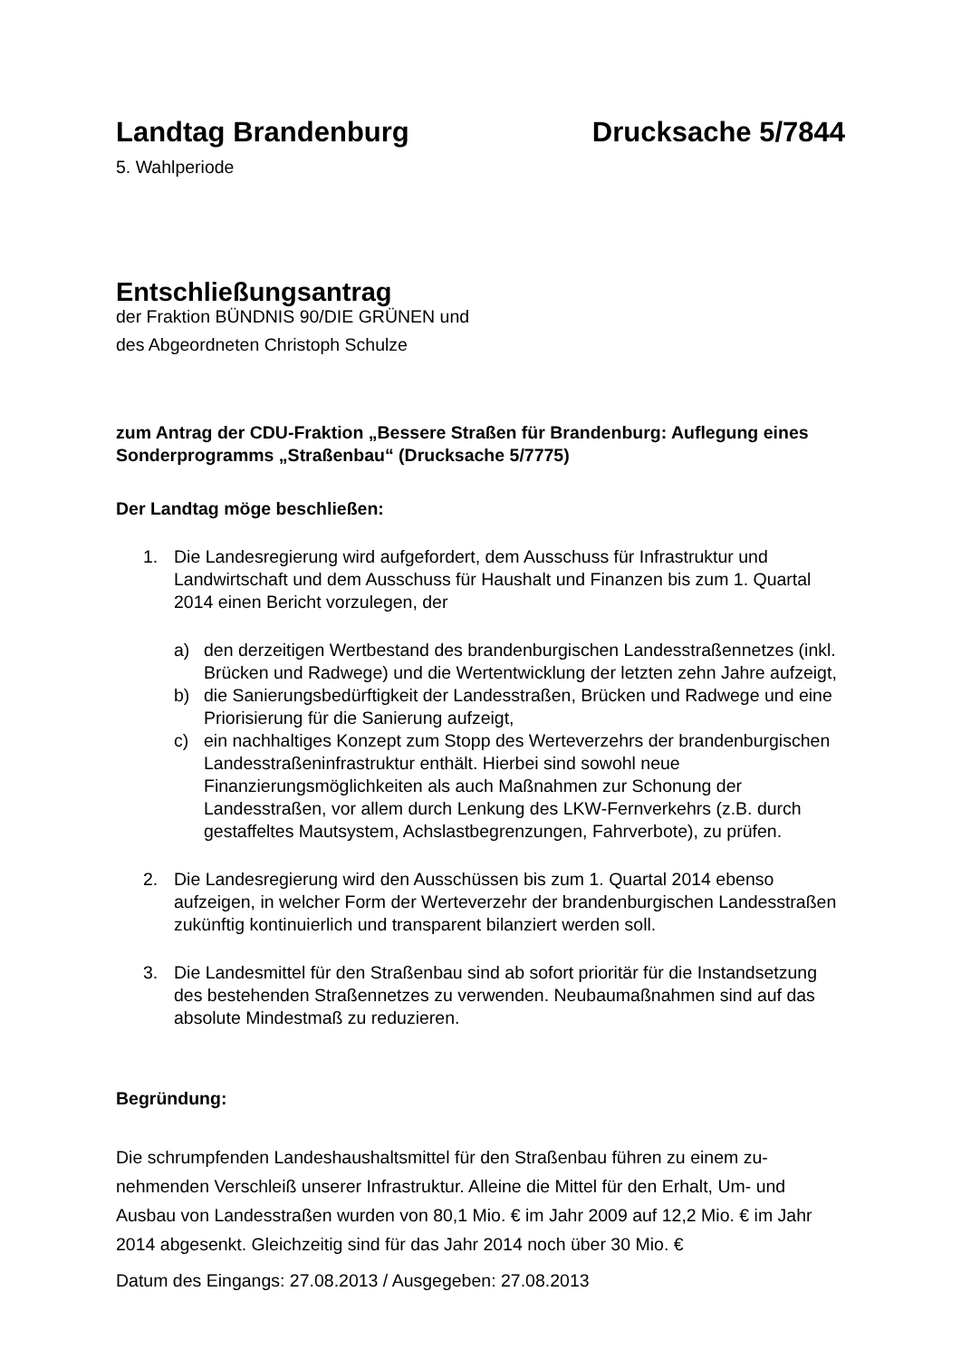Landtag Brandenburg Drucksache 5/7844
5. Wahlperiode
Entschließungsantrag
der Fraktion BÜNDNIS 90/DIE GRÜNEN und
des Abgeordneten Christoph Schulze
zum Antrag der CDU-Fraktion „Bessere Straßen für Brandenburg: Auflegung eines Sonderprogramms „Straßenbau“ (Drucksache 5/7775)
Der Landtag möge beschließen:
1. Die Landesregierung wird aufgefordert, dem Ausschuss für Infrastruktur und Landwirtschaft und dem Ausschuss für Haushalt und Finanzen bis zum 1. Quartal 2014 einen Bericht vorzulegen, der
a) den derzeitigen Wertbestand des brandenburgischen Landesstraßennetzes (inkl. Brücken und Radwege) und die Wertentwicklung der letzten zehn Jahre aufzeigt,
b) die Sanierungsbedürftigkeit der Landesstraßen, Brücken und Radwege und eine Priorisierung für die Sanierung aufzeigt,
c) ein nachhaltiges Konzept zum Stopp des Werteverzehrs der brandenburgischen Landesstraßeninfrastruktur enthält. Hierbei sind sowohl neue Finanzierungsmöglichkeiten als auch Maßnahmen zur Schonung der Landesstraßen, vor allem durch Lenkung des LKW-Fernverkehrs (z.B. durch gestaffeltes Mautsystem, Achslastbegrenzungen, Fahrverbote), zu prüfen.
2. Die Landesregierung wird den Ausschüssen bis zum 1. Quartal 2014 ebenso aufzeigen, in welcher Form der Werteverzehr der brandenburgischen Landesstraßen zukünftig kontinuierlich und transparent bilanziert werden soll.
3. Die Landesmittel für den Straßenbau sind ab sofort prioritär für die Instandsetzung des bestehenden Straßennetzes zu verwenden. Neubaumaßnahmen sind auf das absolute Mindestmaß zu reduzieren.
Begründung:
Die schrumpfenden Landeshaushaltsmittel für den Straßenbau führen zu einem zu-nehmenden Verschleiß unserer Infrastruktur. Alleine die Mittel für den Erhalt, Um- und Ausbau von Landesstraßen wurden von 80,1 Mio. € im Jahr 2009 auf 12,2 Mio. € im Jahr 2014 abgesenkt. Gleichzeitig sind für das Jahr 2014 noch über 30 Mio. €
Datum des Eingangs: 27.08.2013 / Ausgegeben: 27.08.2013